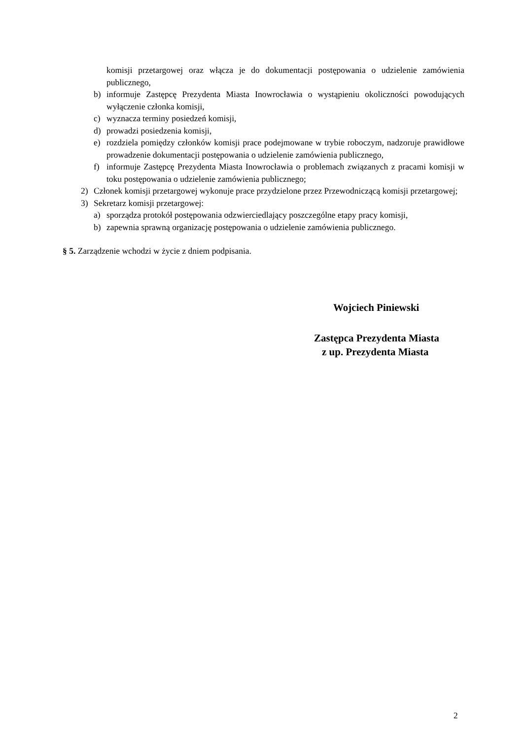komisji przetargowej oraz włącza je do dokumentacji postępowania o udzielenie zamówienia publicznego,
b) informuje Zastępcę Prezydenta Miasta Inowrocławia o wystąpieniu okoliczności powodujących wyłączenie członka komisji,
c) wyznacza terminy posiedzeń komisji,
d) prowadzi posiedzenia komisji,
e) rozdziela pomiędzy członków komisji prace podejmowane w trybie roboczym, nadzoruje prawidłowe prowadzenie dokumentacji postępowania o udzielenie zamówienia publicznego,
f) informuje Zastępcę Prezydenta Miasta Inowrocławia o problemach związanych z pracami komisji w toku postępowania o udzielenie zamówienia publicznego;
2) Członek komisji przetargowej wykonuje prace przydzielone przez Przewodniczącą komisji przetargowej;
3) Sekretarz komisji przetargowej:
a) sporządza protokół postępowania odzwierciedlający poszczególne etapy pracy komisji,
b) zapewnia sprawną organizację postępowania o udzielenie zamówienia publicznego.
§ 5. Zarządzenie wchodzi w życie z dniem podpisania.
Wojciech Piniewski
Zastępca Prezydenta Miasta
z up. Prezydenta Miasta
2